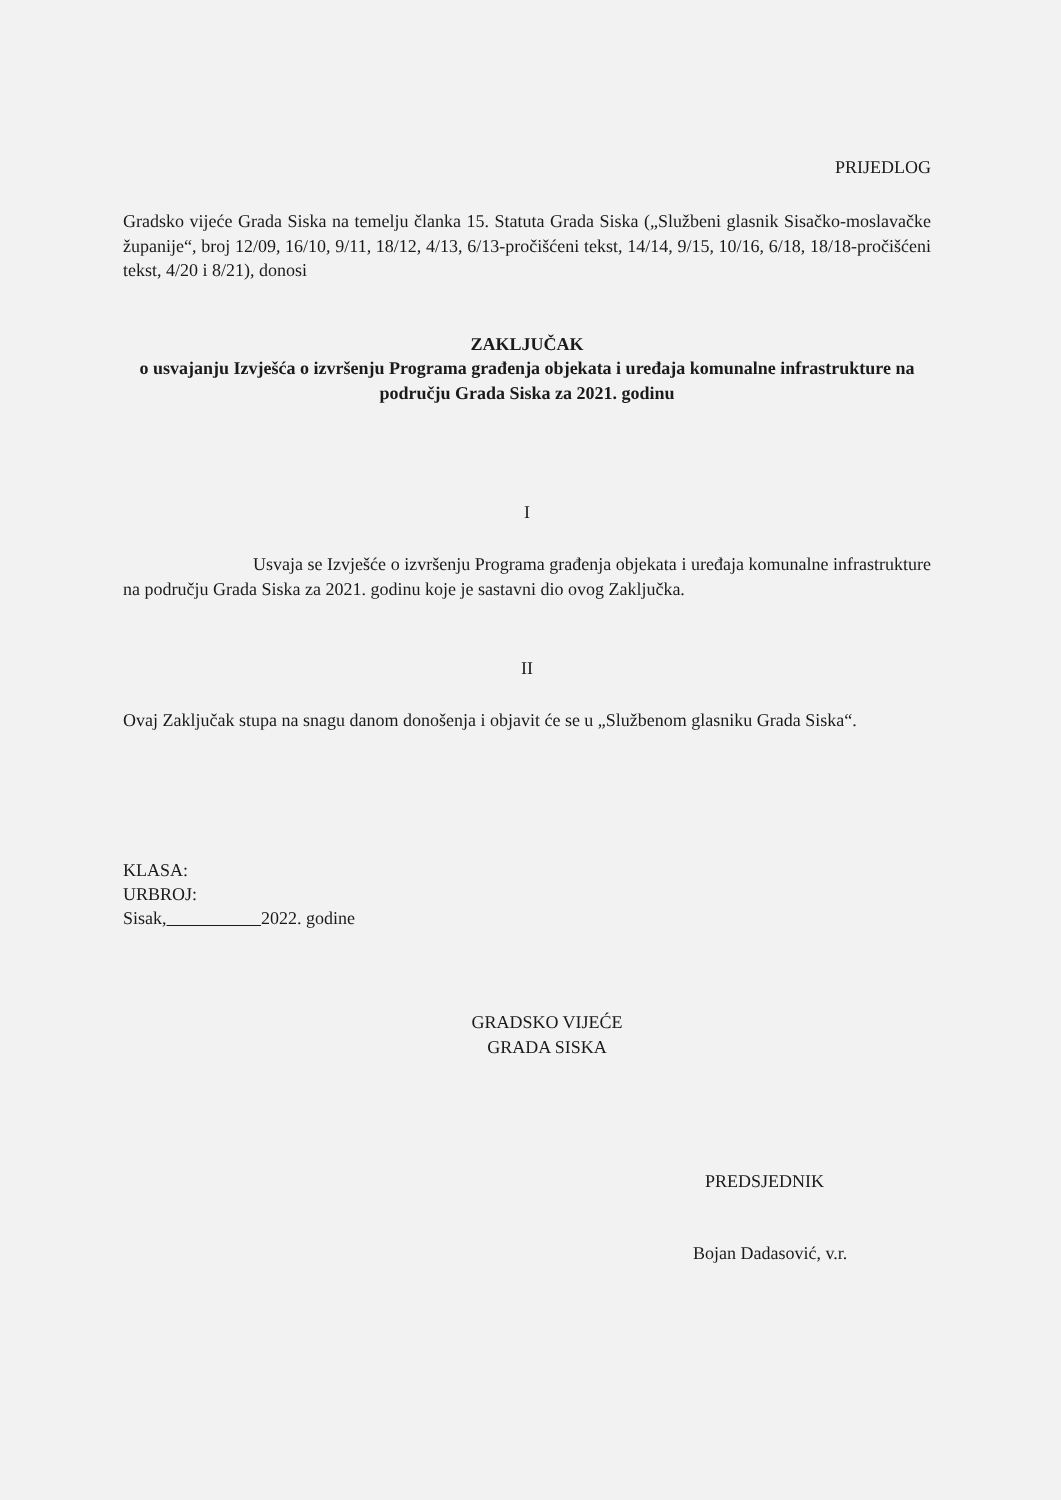PRIJEDLOG
Gradsko vijeće Grada Siska na temelju članka 15. Statuta Grada Siska („Službeni glasnik Sisačko-moslavačke županije“, broj 12/09, 16/10, 9/11, 18/12, 4/13, 6/13-pročišćeni tekst, 14/14, 9/15, 10/16, 6/18, 18/18-pročišćeni tekst, 4/20 i 8/21), donosi
ZAKLJUČAK
o usvajanju Izvješća o izvršenju Programa građenja objekata i uređaja komunalne infrastrukture na području Grada Siska za 2021. godinu
I
Usvaja se Izvješće o izvršenju Programa građenja objekata i uređaja komunalne infrastrukture na području Grada Siska za 2021. godinu koje je sastavni dio ovog Zaključka.
II
Ovaj Zaključak stupa na snagu danom donošenja i objavit će se u „Službenom glasniku Grada Siska“.
KLASA:
URBROJ:
Sisak, 2022. godine
GRADSKO VIJEĆE
GRADA SISKA
PREDSJEDNIK
Bojan Dadasović, v.r.